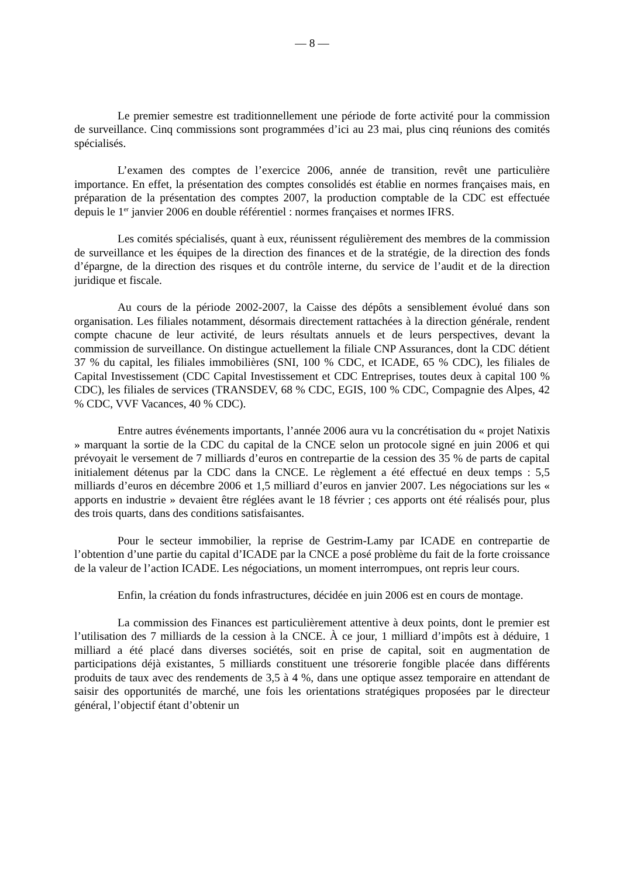— 8 —
Le premier semestre est traditionnellement une période de forte activité pour la commission de surveillance. Cinq commissions sont programmées d’ici au 23 mai, plus cinq réunions des comités spécialisés.
L’examen des comptes de l’exercice 2006, année de transition, revêt une particulière importance. En effet, la présentation des comptes consolidés est établie en normes françaises mais, en préparation de la présentation des comptes 2007, la production comptable de la CDC est effectuée depuis le 1<sup>er</sup> janvier 2006 en double référentiel : normes françaises et normes IFRS.
Les comités spécialisés, quant à eux, réunissent régulièrement des membres de la commission de surveillance et les équipes de la direction des finances et de la stratégie, de la direction des fonds d’épargne, de la direction des risques et du contrôle interne, du service de l’audit et de la direction juridique et fiscale.
Au cours de la période 2002-2007, la Caisse des dépôts a sensiblement évolué dans son organisation. Les filiales notamment, désormais directement rattachées à la direction générale, rendent compte chacune de leur activité, de leurs résultats annuels et de leurs perspectives, devant la commission de surveillance. On distingue actuellement la filiale CNP Assurances, dont la CDC détient 37 % du capital, les filiales immobilières (SNI, 100 % CDC, et ICADE, 65 % CDC), les filiales de Capital Investissement (CDC Capital Investissement et CDC Entreprises, toutes deux à capital 100 % CDC), les filiales de services (TRANSDEV, 68 % CDC, EGIS, 100 % CDC, Compagnie des Alpes, 42 % CDC, VVF Vacances, 40 % CDC).
Entre autres événements importants, l’année 2006 aura vu la concrétisation du « projet Natixis » marquant la sortie de la CDC du capital de la CNCE selon un protocole signé en juin 2006 et qui prévoyait le versement de 7 milliards d’euros en contrepartie de la cession des 35 % de parts de capital initialement détenus par la CDC dans la CNCE. Le règlement a été effectué en deux temps : 5,5 milliards d’euros en décembre 2006 et 1,5 milliard d’euros en janvier 2007. Les négociations sur les « apports en industrie » devaient être réglées avant le 18 février ; ces apports ont été réalisés pour, plus des trois quarts, dans des conditions satisfaisantes.
Pour le secteur immobilier, la reprise de Gestrim-Lamy par ICADE en contrepartie de l’obtention d’une partie du capital d’ICADE par la CNCE a posé problème du fait de la forte croissance de la valeur de l’action ICADE. Les négociations, un moment interrompues, ont repris leur cours.
Enfin, la création du fonds infrastructures, décidée en juin 2006 est en cours de montage.
La commission des Finances est particulièrement attentive à deux points, dont le premier est l’utilisation des 7 milliards de la cession à la CNCE. À ce jour, 1 milliard d’impôts est à déduire, 1 milliard a été placé dans diverses sociétés, soit en prise de capital, soit en augmentation de participations déjà existantes, 5 milliards constituent une trésorerie fongible placée dans différents produits de taux avec des rendements de 3,5 à 4 %, dans une optique assez temporaire en attendant de saisir des opportunités de marché, une fois les orientations stratégiques proposées par le directeur général, l’objectif étant d’obtenir un